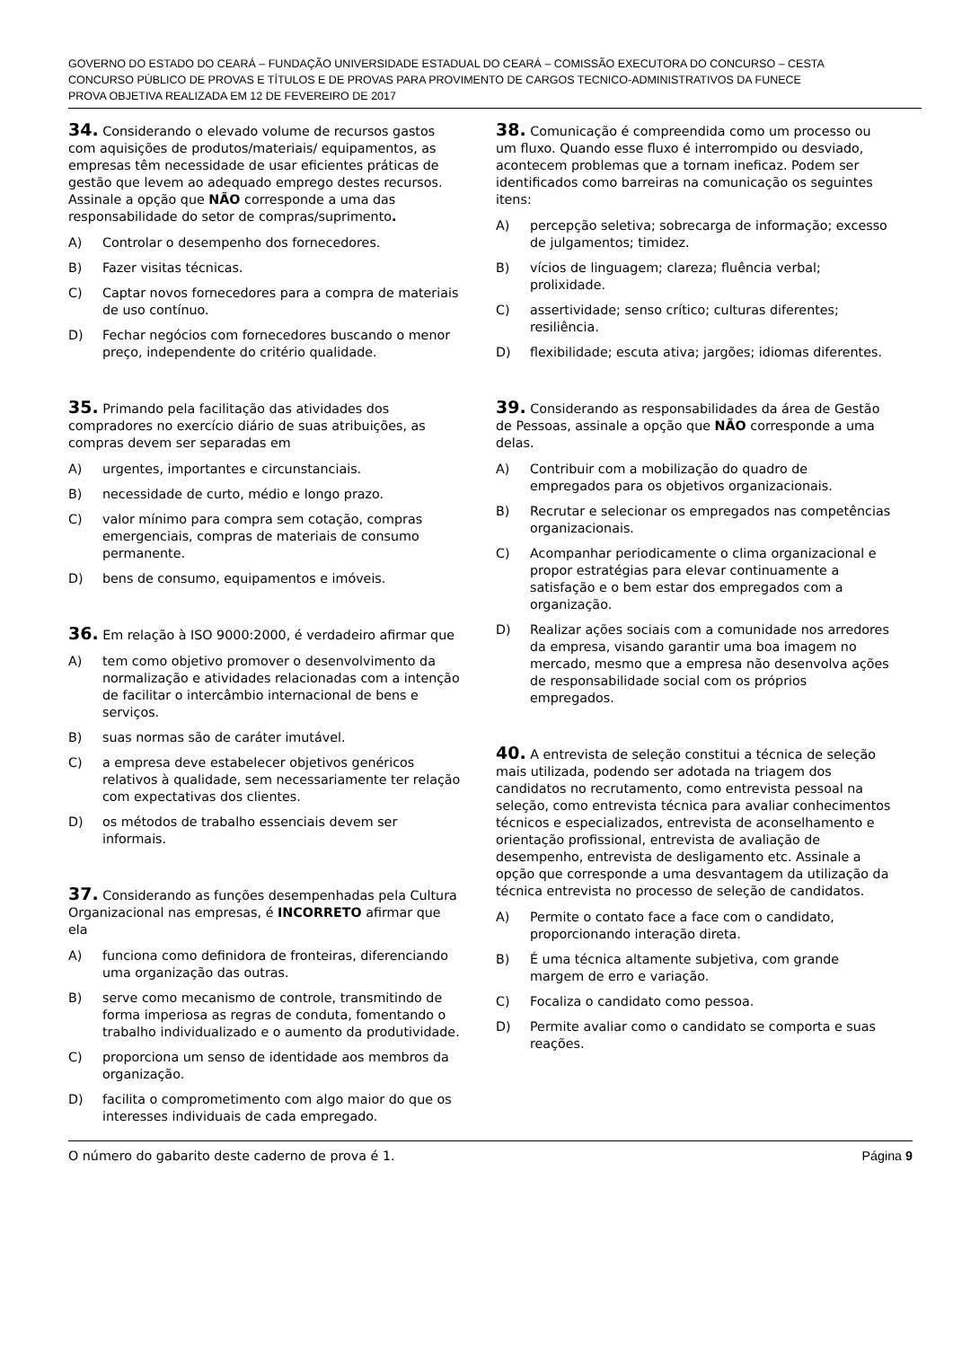GOVERNO DO ESTADO DO CEARÁ – FUNDAÇÃO UNIVERSIDADE ESTADUAL DO CEARÁ – COMISSÃO EXECUTORA DO CONCURSO – CESTA
CONCURSO PÚBLICO DE PROVAS E TÍTULOS E DE PROVAS PARA PROVIMENTO DE CARGOS TECNICO-ADMINISTRATIVOS DA FUNECE
PROVA OBJETIVA REALIZADA EM 12 DE FEVEREIRO DE 2017
34. Considerando o elevado volume de recursos gastos com aquisições de produtos/materiais/ equipamentos, as empresas têm necessidade de usar eficientes práticas de gestão que levem ao adequado emprego destes recursos. Assinale a opção que NÃO corresponde a uma das responsabilidade do setor de compras/suprimento.
A) Controlar o desempenho dos fornecedores.
B) Fazer visitas técnicas.
C) Captar novos fornecedores para a compra de materiais de uso contínuo.
D) Fechar negócios com fornecedores buscando o menor preço, independente do critério qualidade.
35. Primando pela facilitação das atividades dos compradores no exercício diário de suas atribuições, as compras devem ser separadas em
A) urgentes, importantes e circunstanciais.
B) necessidade de curto, médio e longo prazo.
C) valor mínimo para compra sem cotação, compras emergenciais, compras de materiais de consumo permanente.
D) bens de consumo, equipamentos e imóveis.
36. Em relação à ISO 9000:2000, é verdadeiro afirmar que
A) tem como objetivo promover o desenvolvimento da normalização e atividades relacionadas com a intenção de facilitar o intercâmbio internacional de bens e serviços.
B) suas normas são de caráter imutável.
C) a empresa deve estabelecer objetivos genéricos relativos à qualidade, sem necessariamente ter relação com expectativas dos clientes.
D) os métodos de trabalho essenciais devem ser informais.
37. Considerando as funções desempenhadas pela Cultura Organizacional nas empresas, é INCORRETO afirmar que ela
A) funciona como definidora de fronteiras, diferenciando uma organização das outras.
B) serve como mecanismo de controle, transmitindo de forma imperiosa as regras de conduta, fomentando o trabalho individualizado e o aumento da produtividade.
C) proporciona um senso de identidade aos membros da organização.
D) facilita o comprometimento com algo maior do que os interesses individuais de cada empregado.
38. Comunicação é compreendida como um processo ou um fluxo. Quando esse fluxo é interrompido ou desviado, acontecem problemas que a tornam ineficaz. Podem ser identificados como barreiras na comunicação os seguintes itens:
A) percepção seletiva; sobrecarga de informação; excesso de julgamentos; timidez.
B) vícios de linguagem; clareza; fluência verbal; prolixidade.
C) assertividade; senso crítico; culturas diferentes; resiliência.
D) flexibilidade; escuta ativa; jargões; idiomas diferentes.
39. Considerando as responsabilidades da área de Gestão de Pessoas, assinale a opção que NÃO corresponde a uma delas.
A) Contribuir com a mobilização do quadro de empregados para os objetivos organizacionais.
B) Recrutar e selecionar os empregados nas competências organizacionais.
C) Acompanhar periodicamente o clima organizacional e propor estratégias para elevar continuamente a satisfação e o bem estar dos empregados com a organização.
D) Realizar ações sociais com a comunidade nos arredores da empresa, visando garantir uma boa imagem no mercado, mesmo que a empresa não desenvolva ações de responsabilidade social com os próprios empregados.
40. A entrevista de seleção constitui a técnica de seleção mais utilizada, podendo ser adotada na triagem dos candidatos no recrutamento, como entrevista pessoal na seleção, como entrevista técnica para avaliar conhecimentos técnicos e especializados, entrevista de aconselhamento e orientação profissional, entrevista de avaliação de desempenho, entrevista de desligamento etc. Assinale a opção que corresponde a uma desvantagem da utilização da técnica entrevista no processo de seleção de candidatos.
A) Permite o contato face a face com o candidato, proporcionando interação direta.
B) É uma técnica altamente subjetiva, com grande margem de erro e variação.
C) Focaliza o candidato como pessoa.
D) Permite avaliar como o candidato se comporta e suas reações.
O número do gabarito deste caderno de prova é 1. Página 9